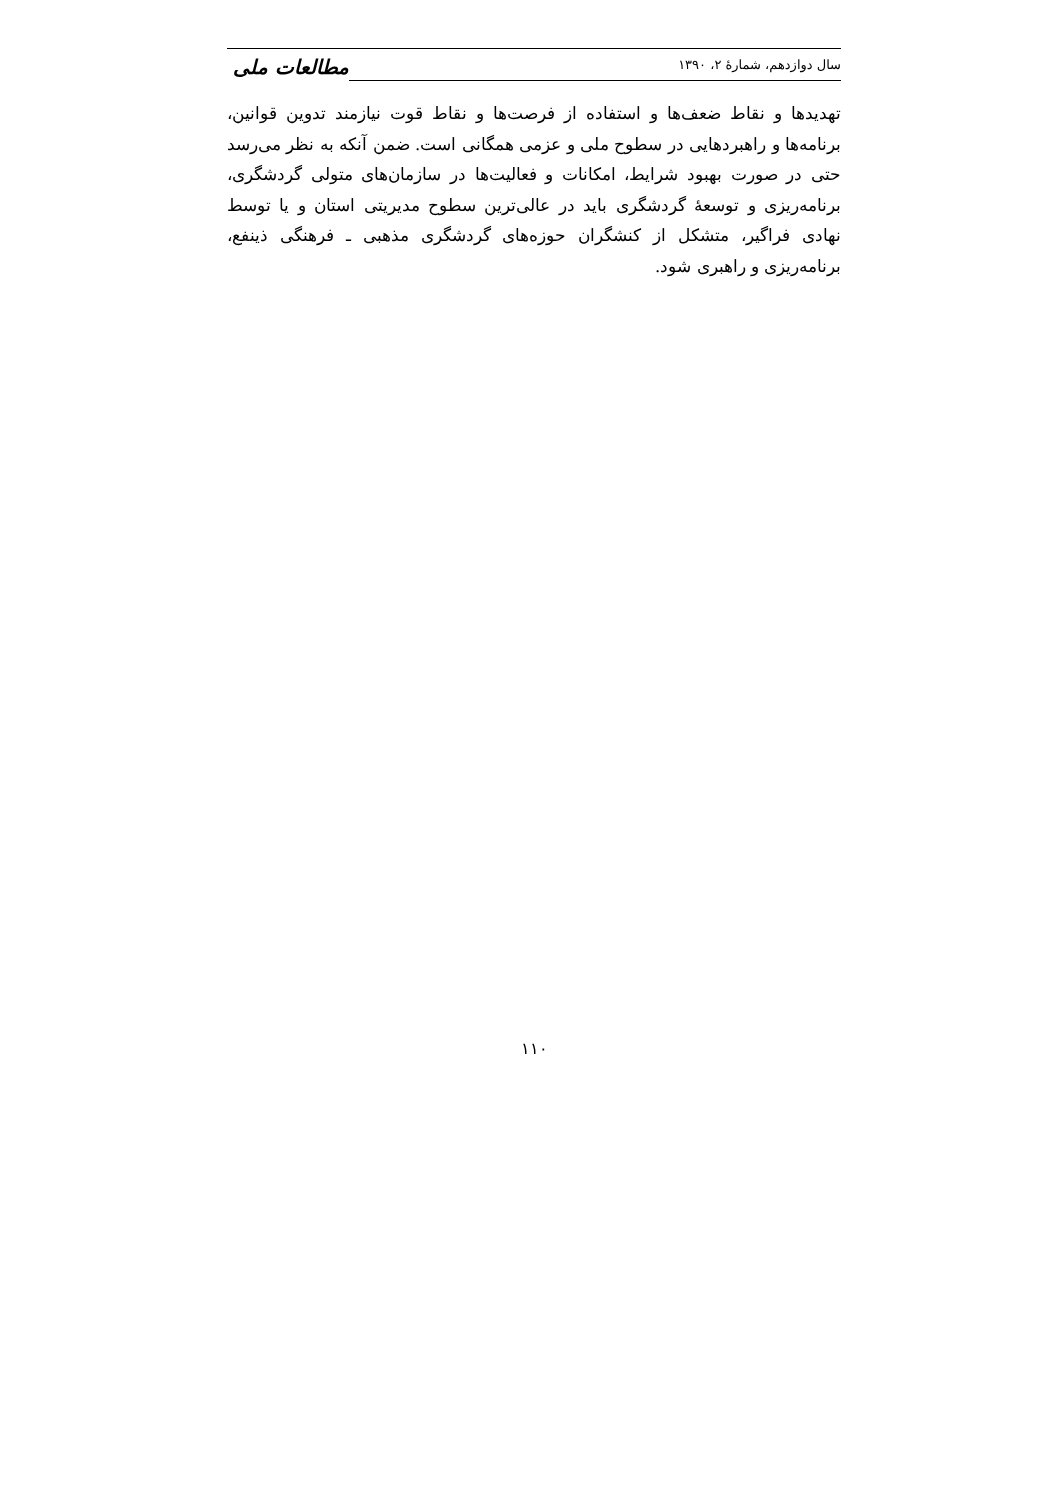سال دوازدهم، شمارهٔ ۲، ۱۳۹۰
مطالعات ملی
تهدیدها و نقاط ضعف‌ها و استفاده از فرصت‌ها و نقاط قوت نیازمند تدوین قوانین، برنامه‌ها و راهبردهایی در سطوح ملی و عزمی همگانی است. ضمن آنکه به نظر می‌رسد حتی در صورت بهبود شرایط، امکانات و فعالیت‌ها در سازمان‌های متولی گردشگری، برنامه‌ریزی و توسعهٔ گردشگری باید در عالی‌ترین سطوح مدیریتی استان و یا توسط نهادی فراگیر، متشکل از کنشگران حوزه‌های گردشگری مذهبی ـ فرهنگی ذینفع، برنامه‌ریزی و راهبری شود.
۱۱۰